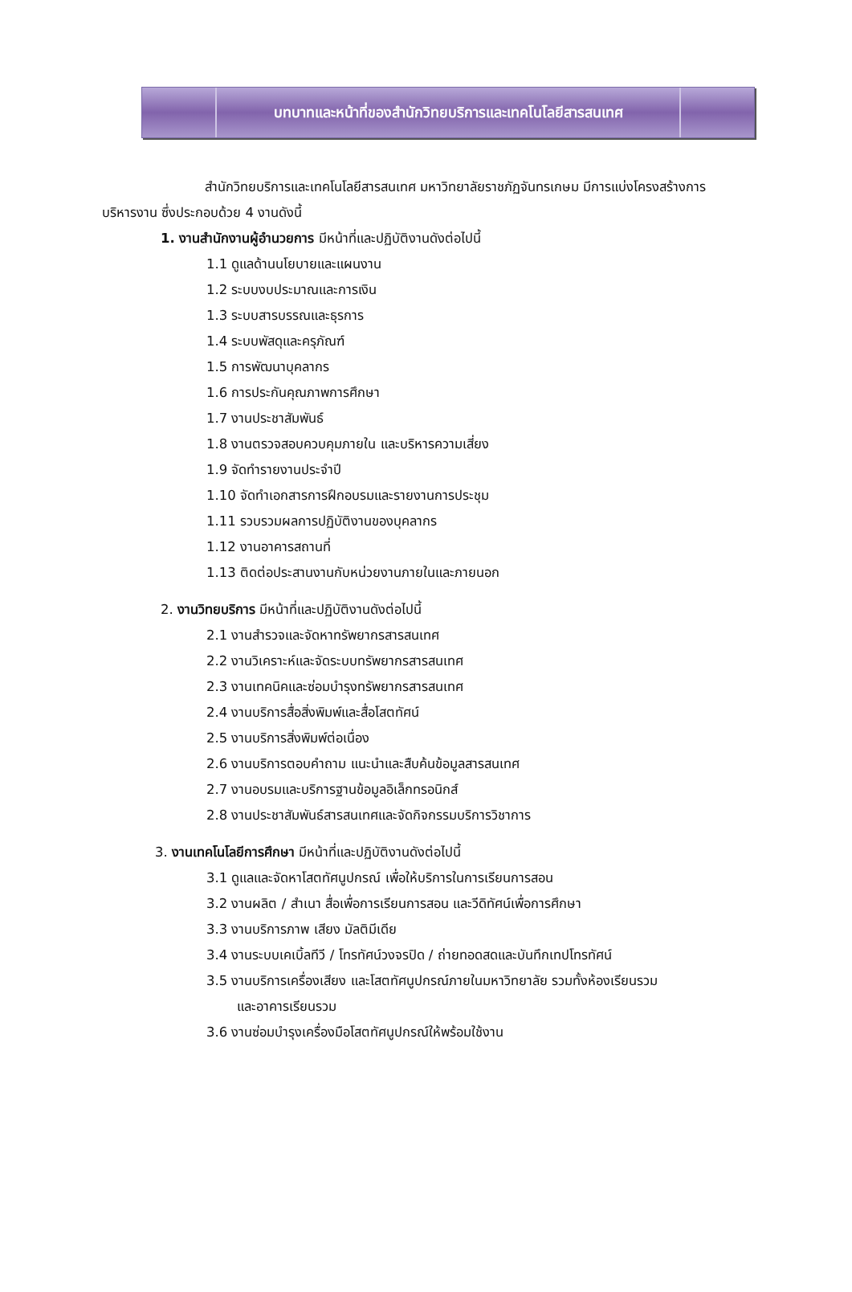บทบาทและหน้าที่ของสำนักวิทยบริการและเทคโนโลยีสารสนเทศ
สำนักวิทยบริการและเทคโนโลยีสารสนเทศ มหาวิทยาลัยราชภัฏจันทรเกษม มีการแบ่งโครงสร้างการบริหารงาน ซึ่งประกอบด้วย 4 งานดังนี้
1. งานสำนักงานผู้อำนวยการ มีหน้าที่และปฏิบัติงานดังต่อไปนี้
1.1 ดูแลด้านนโยบายและแผนงาน
1.2 ระบบงบประมาณและการเงิน
1.3 ระบบสารบรรณและธุรการ
1.4 ระบบพัสดุและครุภัณฑ์
1.5 การพัฒนาบุคลากร
1.6 การประกันคุณภาพการศึกษา
1.7 งานประชาสัมพันธ์
1.8 งานตรวจสอบควบคุมภายใน และบริหารความเสี่ยง
1.9 จัดทำรายงานประจำปี
1.10 จัดทำเอกสารการฝึกอบรมและรายงานการประชุม
1.11 รวบรวมผลการปฏิบัติงานของบุคลากร
1.12 งานอาคารสถานที่
1.13 ติดต่อประสานงานกับหน่วยงานภายในและภายนอก
2. งานวิทยบริการ มีหน้าที่และปฏิบัติงานดังต่อไปนี้
2.1 งานสำรวจและจัดหาทรัพยากรสารสนเทศ
2.2 งานวิเคราะห์และจัดระบบทรัพยากรสารสนเทศ
2.3 งานเทคนิคและซ่อมบำรุงทรัพยากรสารสนเทศ
2.4 งานบริการสื่อสิ่งพิมพ์และสื่อโสตทัศน์
2.5 งานบริการสิ่งพิมพ์ต่อเนื่อง
2.6 งานบริการตอบคำถาม แนะนำและสืบค้นข้อมูลสารสนเทศ
2.7 งานอบรมและบริการฐานข้อมูลอิเล็กทรอนิกส์
2.8 งานประชาสัมพันธ์สารสนเทศและจัดกิจกรรมบริการวิชาการ
3. งานเทคโนโลยีการศึกษา มีหน้าที่และปฏิบัติงานดังต่อไปนี้
3.1 ดูแลและจัดหาโสตทัศนูปกรณ์ เพื่อให้บริการในการเรียนการสอน
3.2 งานผลิต / สำเนา สื่อเพื่อการเรียนการสอน และวีดิทัศน์เพื่อการศึกษา
3.3 งานบริการภาพ เสียง มัลติมีเดีย
3.4 งานระบบเคเบิ้ลทีวี / โทรทัศน์วงจรปิด / ถ่ายทอดสดและบันทึกเทปโทรทัศน์
3.5 งานบริการเครื่องเสียง และโสตทัศนูปกรณ์ภายในมหาวิทยาลัย รวมทั้งห้องเรียนรวม
และอาคารเรียนรวม
3.6 งานซ่อมบำรุงเครื่องมือโสตทัศนูปกรณ์ให้พร้อมใช้งาน